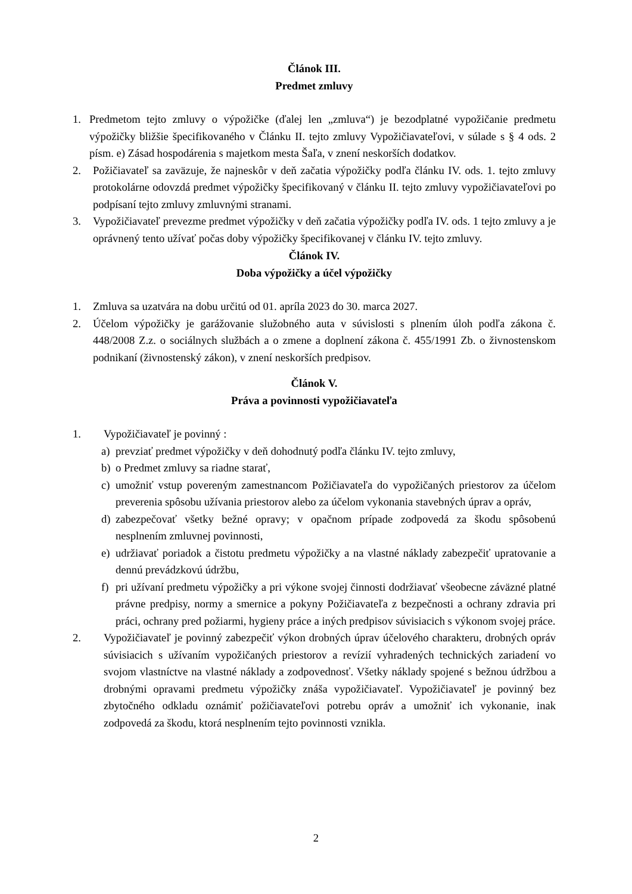Článok III.
Predmet zmluvy
1. Predmetom tejto zmluvy o výpožičke (ďalej len „zmluva“) je bezodplatné vypožičanie predmetu výpožičky bližšie špecifikovaného v Článku II. tejto zmluvy Vypožičiavateľovi, v súlade s § 4 ods. 2 písm. e) Zásad hospodárenia s majetkom mesta Šaľa, v znení neskorších dodatkov.
2. Požičiavateľ sa zaväzuje, že najneskôr v deň začatia výpožičky podľa článku IV. ods. 1. tejto zmluvy protokolárne odovzdá predmet výpožičky špecifikovaný v článku II. tejto zmluvy vypožičiavateľovi po podpísaní tejto zmluvy zmluvnými stranami.
3. Vypožičiavateľ prevezme predmet výpožičky v deň začatia výpožičky podľa IV. ods. 1 tejto zmluvy a je oprávnený tento užívať počas doby výpožičky špecifikovanej v článku IV. tejto zmluvy.
Článok IV.
Doba výpožičky a účel výpožičky
1. Zmluva sa uzatvára na dobu určitú od 01. apríla 2023 do 30. marca 2027.
2. Účelom výpožičky je garážovanie služobného auta v súvislosti s plnením úloh podľa zákona č. 448/2008 Z.z. o sociálnych službách a o zmene a doplnení zákona č. 455/1991 Zb. o živnostenskom podnikaní (živnostenský zákon), v znení neskorších predpisov.
Článok V.
Práva a povinnosti vypožičiavateľa
1. Vypožičiavateľ je povinný :
a) prevziať predmet výpožičky v deň dohodnutý podľa článku IV. tejto zmluvy,
b) o Predmet zmluvy sa riadne starať,
c) umožniť vstup povereným zamestnancom Požičiavateľa do vypožičaných priestorov za účelom preverenia spôsobu užívania priestorov alebo za účelom vykonania stavebných úprav a opráv,
d) zabezpečovať všetky bežné opravy; v opačnom prípade zodpovedá za škodu spôsobenú nesplnením zmluvnej povinnosti,
e) udržiavať poriadok a čistotu predmetu výpožičky a na vlastné náklady zabezpečiť upratovanie a dennú prevádzkovú údržbu,
f) pri užívaní predmetu výpožičky a pri výkone svojej činnosti dodržiavať všeobecne záväzné platné právne predpisy, normy a smernice a pokyny Požičiavateľa z bezpečnosti a ochrany zdravia pri práci, ochrany pred požiarmi, hygieny práce a iných predpisov súvisiacich s výkonom svojej práce.
2. Vypožičiavateľ je povinný zabezpečiť výkon drobných úprav účelového charakteru, drobných opráv súvisiacich s užívaním vypožičaných priestorov a revízií vyhradených technických zariadení vo svojom vlastníctve na vlastné náklady a zodpovednosť. Všetky náklady spojené s bežnou údržbou a drobnými opravami predmetu výpožičky znáša vypožičiavateľ. Vypožičiavateľ je povinný bez zbytočného odkladu oznámiť požičiavateľovi potrebu opráv a umožniť ich vykonanie, inak zodpovedá za škodu, ktorá nesplnením tejto povinnosti vznikla.
2